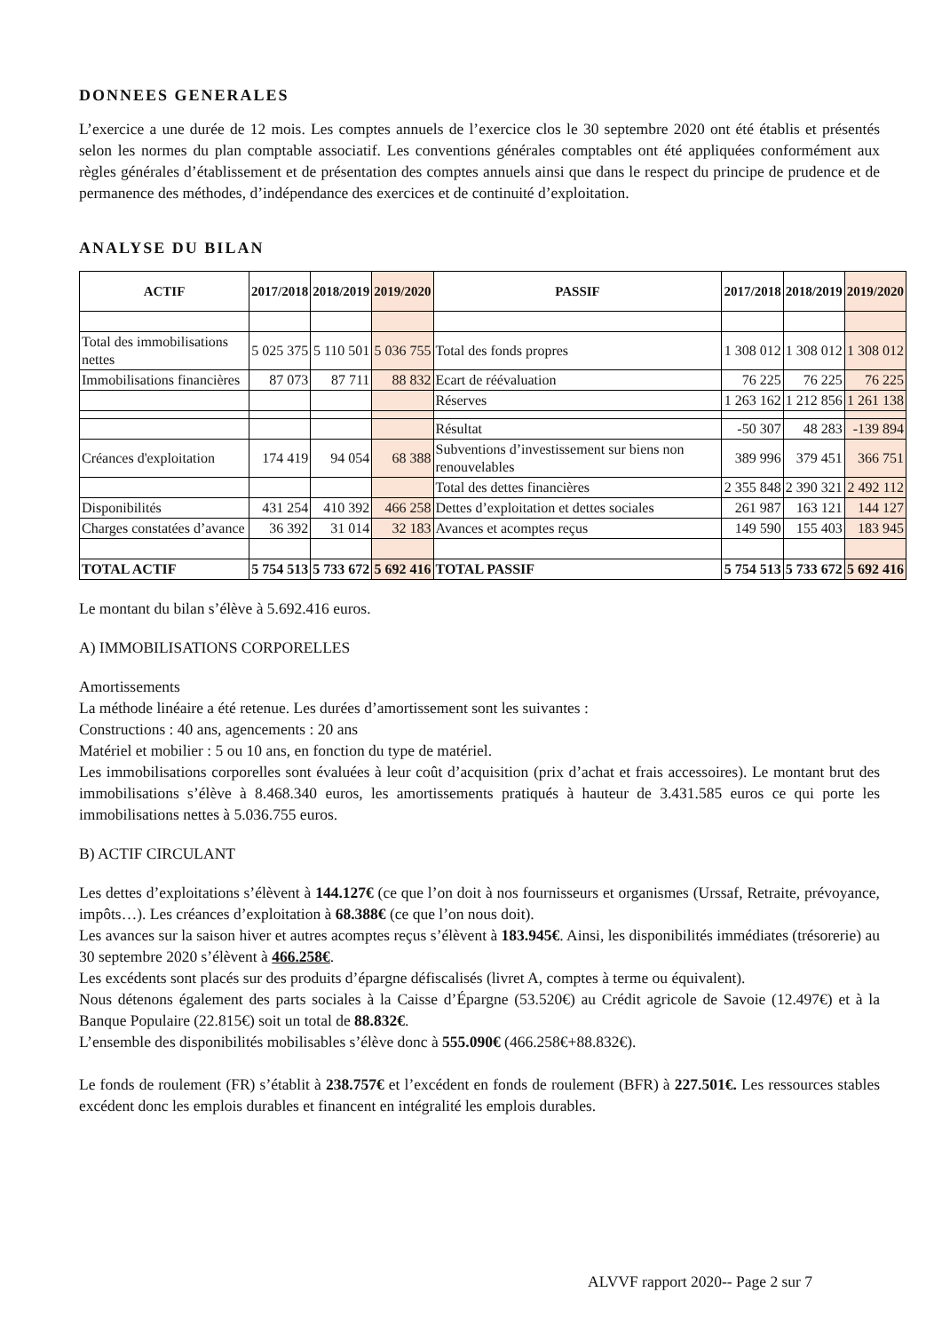DONNEES GENERALES
L’exercice a une durée de 12 mois. Les comptes annuels de l’exercice clos le 30 septembre 2020 ont été établis et présentés selon les normes du plan comptable associatif. Les conventions générales comptables ont été appliquées conformément aux règles générales d’établissement et de présentation des comptes annuels ainsi que dans le respect du principe de prudence et de permanence des méthodes, d’indépendance des exercices et de continuité d’exploitation.
ANALYSE DU BILAN
| ACTIF | 2017/2018 | 2018/2019 | 2019/2020 | PASSIF | 2017/2018 | 2018/2019 | 2019/2020 |
| --- | --- | --- | --- | --- | --- | --- | --- |
| Total des immobilisations nettes | 5 025 375 | 5 110 501 | 5 036 755 | Total des fonds propres | 1 308 012 | 1 308 012 | 1 308 012 |
| Immobilisations financières | 87 073 | 87 711 | 88 832 | Ecart de réévaluation | 76 225 | 76 225 | 76 225 |
| | | | | Réserves | 1 263 162 | 1 212 856 | 1 261 138 |
| | | | | Résultat | -50 307 | 48 283 | -139 894 |
| Créances d'exploitation | 174 419 | 94 054 | 68 388 | Subventions d’investissement sur biens non renouvelables | 389 996 | 379 451 | 366 751 |
| | | | | Total des dettes financières | 2 355 848 | 2 390 321 | 2 492 112 |
| Disponibilités | 431 254 | 410 392 | 466 258 | Dettes d’exploitation et dettes sociales | 261 987 | 163 121 | 144 127 |
| Charges constatées d’avance | 36 392 | 31 014 | 32 183 | Avances et acomptes reçus | 149 590 | 155 403 | 183 945 |
| TOTAL ACTIF | 5 754 513 | 5 733 672 | 5 692 416 | TOTAL PASSIF | 5 754 513 | 5 733 672 | 5 692 416 |
Le montant du bilan s’élève à 5.692.416 euros.
A) IMMOBILISATIONS CORPORELLES
Amortissements
La méthode linéaire a été retenue. Les durées d’amortissement sont les suivantes :
Constructions : 40 ans, agencements : 20 ans
Matériel et mobilier : 5 ou 10 ans, en fonction du type de matériel.
Les immobilisations corporelles sont évaluées à leur coût d’acquisition (prix d’achat et frais accessoires). Le montant brut des immobilisations s’élève à 8.468.340 euros, les amortissements pratiqués à hauteur de 3.431.585 euros ce qui porte les immobilisations nettes à 5.036.755 euros.
B) ACTIF CIRCULANT
Les dettes d’exploitations s’élèvent à 144.127€ (ce que l’on doit à nos fournisseurs et organismes (Urssaf, Retraite, prévoyance, impôts…). Les créances d’exploitation à 68.388€ (ce que l’on nous doit).
Les avances sur la saison hiver et autres acomptes reçus s’élèvent à 183.945€. Ainsi, les disponibilités immédiates (trésorerie) au 30 septembre 2020 s’élèvent à 466.258€.
Les excédents sont placés sur des produits d’épargne défiscalisés (livret A, comptes à terme ou équivalent).
Nous détenons également des parts sociales à la Caisse d’Épargne (53.520€) au Crédit agricole de Savoie (12.497€) et à la Banque Populaire (22.815€) soit un total de 88.832€.
L’ensemble des disponibilités mobilisables s’élève donc à 555.090€ (466.258€+88.832€).
Le fonds de roulement (FR) s’établit à 238.757€ et l’excédent en fonds de roulement (BFR) à 227.501€. Les ressources stables excédent donc les emplois durables et financent en intégralité les emplois durables.
ALVVF rapport 2020-- Page 2 sur 7